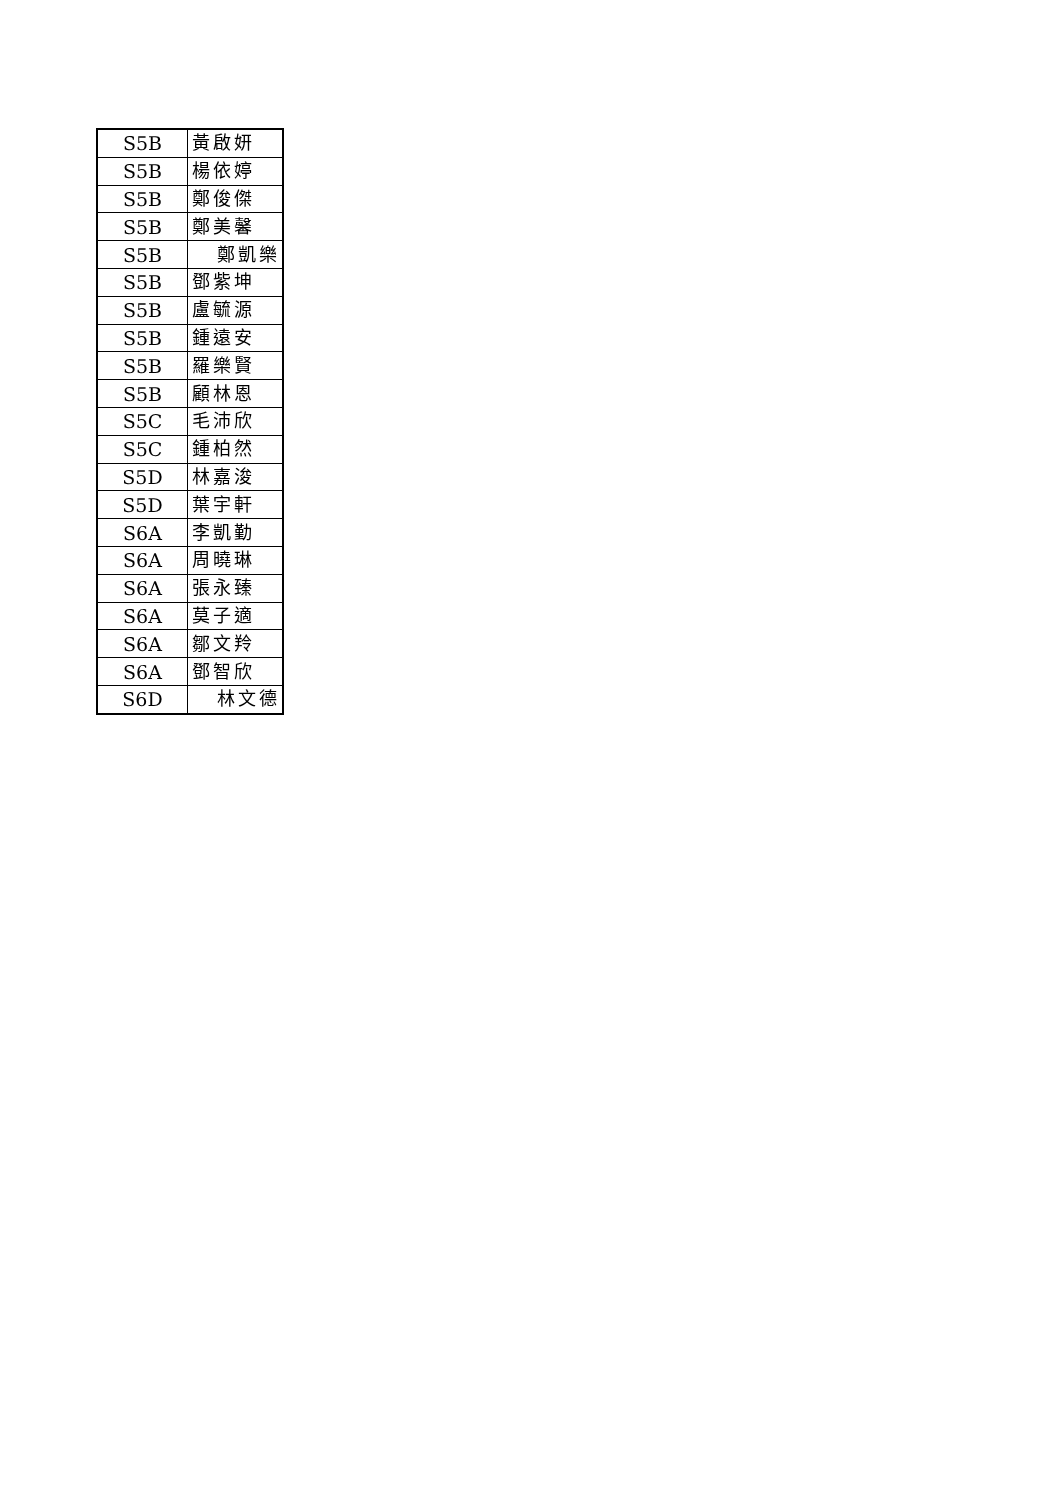| S5B | 黃啟妍 |
| S5B | 楊依婷 |
| S5B | 鄭俊傑 |
| S5B | 鄭美馨 |
| S5B | 鄭凱樂 |
| S5B | 鄧紫坤 |
| S5B | 盧毓源 |
| S5B | 鍾遠安 |
| S5B | 羅樂賢 |
| S5B | 顧林恩 |
| S5C | 毛沛欣 |
| S5C | 鍾柏然 |
| S5D | 林嘉浚 |
| S5D | 葉宇軒 |
| S6A | 李凱勤 |
| S6A | 周曉琳 |
| S6A | 張永臻 |
| S6A | 莫子適 |
| S6A | 鄒文羚 |
| S6A | 鄧智欣 |
| S6D | 林文德 |